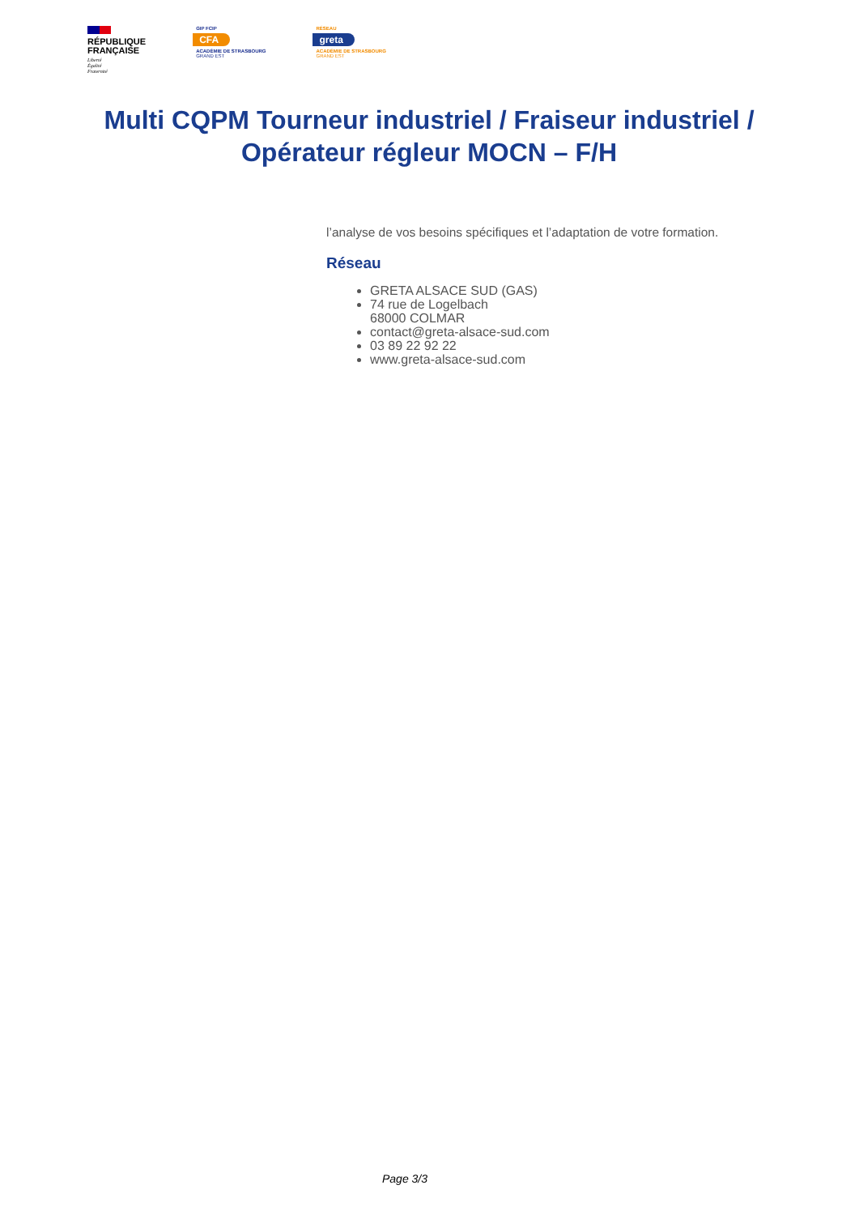RÉPUBLIQUE
FRANÇAISE
Liberté
Égalité
Fraternité
GIP FCIP
CFA
ACADÉMIE DE STRASBOURG
GRAND EST
RÉSEAU
greta
ACADÉMIE DE STRASBOURG
GRAND EST
Multi CQPM Tourneur industriel / Fraiseur industriel / Opérateur régleur MOCN – F/H
l’analyse de vos besoins spécifiques et l’adaptation de votre formation.
Réseau
GRETA ALSACE SUD (GAS)
74 rue de Logelbach
68000 COLMAR
contact@greta-alsace-sud.com
03 89 22 92 22
www.greta-alsace-sud.com
Page 3/3